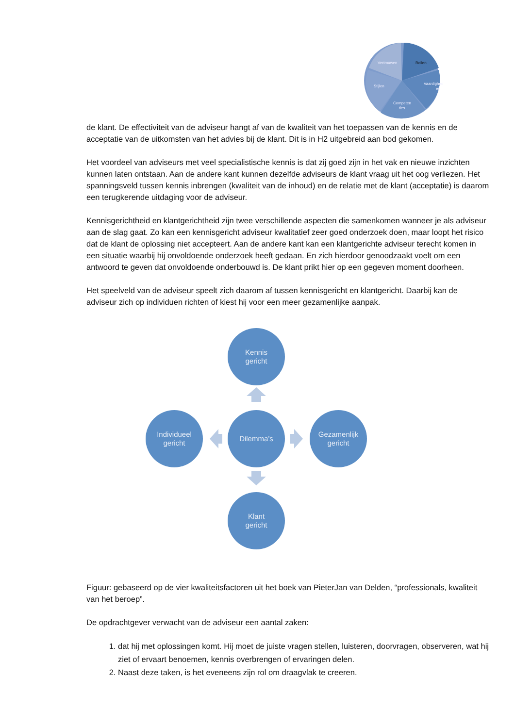Rollen
Vertrouwen
Vaardighed
en
Stijlen
Competen
ties
de klant. De effectiviteit van de adviseur hangt af van de kwaliteit van het toepassen van de kennis en de acceptatie van de uitkomsten van het advies bij de klant. Dit is in H2 uitgebreid aan bod gekomen.
Het voordeel van adviseurs met veel specialistische kennis is dat zij goed zijn in het vak en nieuwe inzichten kunnen laten ontstaan. Aan de andere kant kunnen dezelfde adviseurs de klant vraag uit het oog verliezen. Het spanningsveld tussen kennis inbrengen (kwaliteit van de inhoud) en de relatie met de klant (acceptatie) is daarom een terugkerende uitdaging voor de adviseur.
Kennisgerichtheid en klantgerichtheid zijn twee verschillende aspecten die samenkomen wanneer je als adviseur aan de slag gaat. Zo kan een kennisgericht adviseur kwalitatief zeer goed onderzoek doen, maar loopt het risico dat de klant de oplossing niet accepteert. Aan de andere kant kan een klantgerichte adviseur terecht komen in een situatie waarbij hij onvoldoende onderzoek heeft gedaan. En zich hierdoor genoodzaakt voelt om een antwoord te geven dat onvoldoende onderbouwd is. De klant prikt hier op een gegeven moment doorheen.
Het speelveld van de adviseur speelt zich daarom af tussen kennisgericht en klantgericht. Daarbij kan de adviseur zich op individuen richten of kiest hij voor een meer gezamenlijke aanpak.
Kennis
gericht
Individueel
gericht
Dilemma’s
Gezamenlijk
gericht
Klant
gericht
Figuur: gebaseerd op de vier kwaliteitsfactoren uit het boek van PieterJan van Delden, “professionals, kwaliteit van het beroep”.
De opdrachtgever verwacht van de adviseur een aantal zaken:
1. dat hij met oplossingen komt. Hij moet de juiste vragen stellen, luisteren, doorvragen, observeren, wat hij ziet of ervaart benoemen, kennis overbrengen of ervaringen delen.
2. Naast deze taken, is het eveneens zijn rol om draagvlak te creeren.